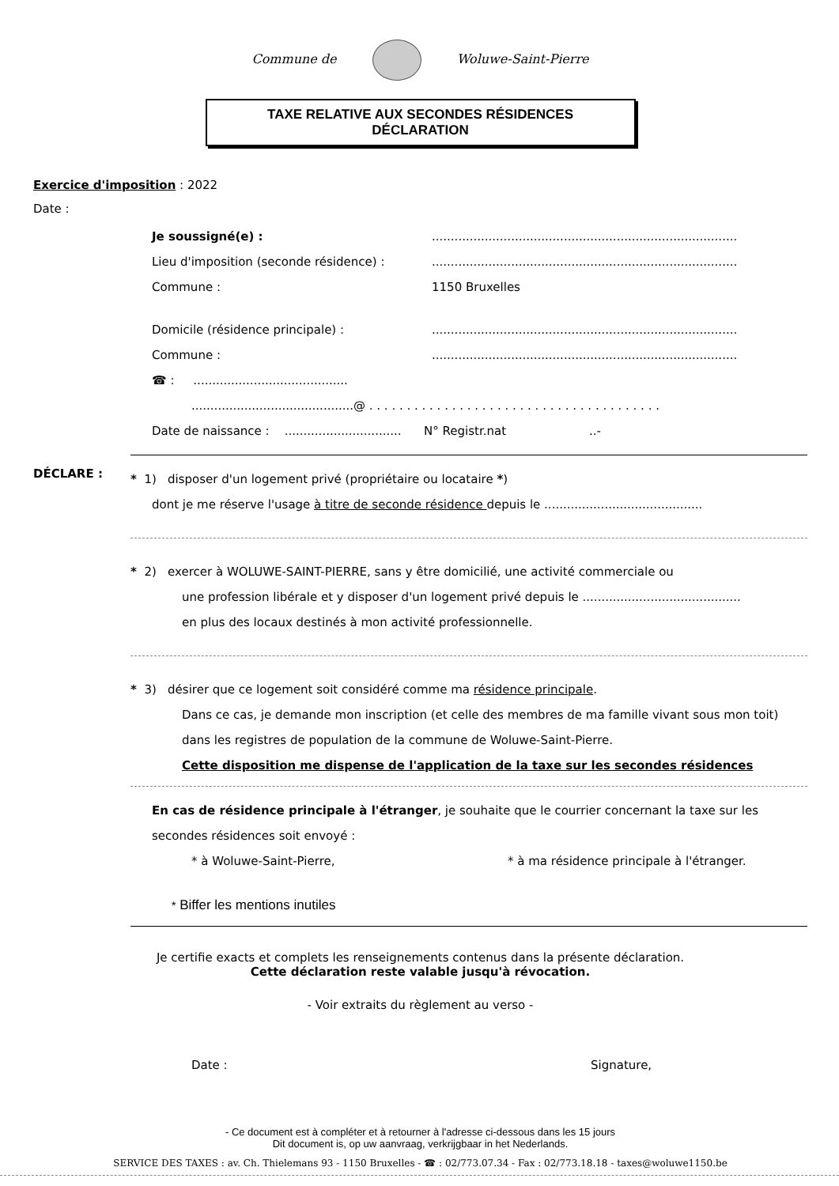Commune de Woluwe-Saint-Pierre
TAXE RELATIVE AUX SECONDES RÉSIDENCES
DÉCLARATION
Exercice d'imposition : 2022
Date :
Je soussigné(e) :.................................................................................
Lieu d'imposition (seconde résidence) :.................................................................................
Commune : 1150 Bruxelles
Domicile (résidence principale) :.................................................................................
Commune :.................................................................................
☎ : .........................................
...........................................@ . . . . . . . . . . . . . . . . . . . . . . . . . . . . . . . . . . . . . . .
Date de naissance : ............................... N° Registr.nat ..-
DÉCLARE :
* 1) disposer d'un logement privé (propriétaire ou locataire *)
dont je me réserve l'usage à titre de seconde résidence depuis le ..........................................
* 2) exercer à WOLUWE-SAINT-PIERRE, sans y être domicilié, une activité commerciale ou
une profession libérale et y disposer d'un logement privé depuis le ..........................................
en plus des locaux destinés à mon activité professionnelle.
* 3) désirer que ce logement soit considéré comme ma résidence principale.
Dans ce cas, je demande mon inscription (et celle des membres de ma famille vivant sous mon toit) dans les registres de population de la commune de Woluwe-Saint-Pierre.
Cette disposition me dispense de l'application de la taxe sur les secondes résidences
En cas de résidence principale à l'étranger, je souhaite que le courrier concernant la taxe sur les secondes résidences soit envoyé :
* à Woluwe-Saint-Pierre, * à ma résidence principale à l'étranger.
* Biffer les mentions inutiles
Je certifie exacts et complets les renseignements contenus dans la présente déclaration.
Cette déclaration reste valable jusqu'à révocation.
- Voir extraits du règlement au verso -
Date : Signature,
- Ce document est à compléter et à retourner à l'adresse ci-dessous dans les 15 jours
Dit document is, op uw aanvraag, verkrijgbaar in het Nederlands.
SERVICE DES TAXES : av. Ch. Thielemans 93 - 1150 Bruxelles - ☎ : 02/773.07.34 - Fax : 02/773.18.18 - taxes@woluwe1150.be